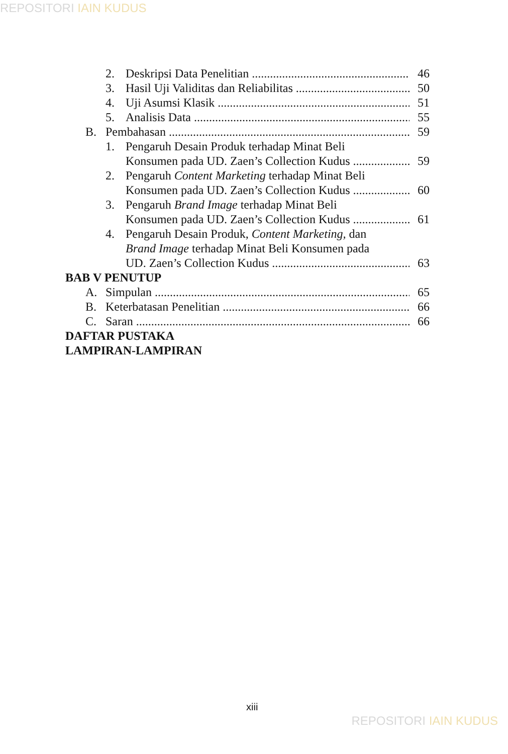REPOSITORI IAIN KUDUS
2. Deskripsi Data Penelitian 46
3. Hasil Uji Validitas dan Reliabilitas 50
4. Uji Asumsi Klasik 51
5. Analisis Data 55
B. Pembahasan 59
1. Pengaruh Desain Produk terhadap Minat Beli
Konsumen pada UD. Zaen’s Collection Kudus 59
2. Pengaruh Content Marketing terhadap Minat Beli
Konsumen pada UD. Zaen’s Collection Kudus 60
3. Pengaruh Brand Image terhadap Minat Beli
Konsumen pada UD. Zaen’s Collection Kudus 61
4. Pengaruh Desain Produk, Content Marketing, dan
Brand Image terhadap Minat Beli Konsumen pada
UD. Zaen’s Collection Kudus 63
BAB V PENUTUP
A. Simpulan 65
B. Keterbatasan Penelitian 66
C. Saran 66
DAFTAR PUSTAKA
LAMPIRAN-LAMPIRAN
xiii
REPOSITORI IAIN KUDUS